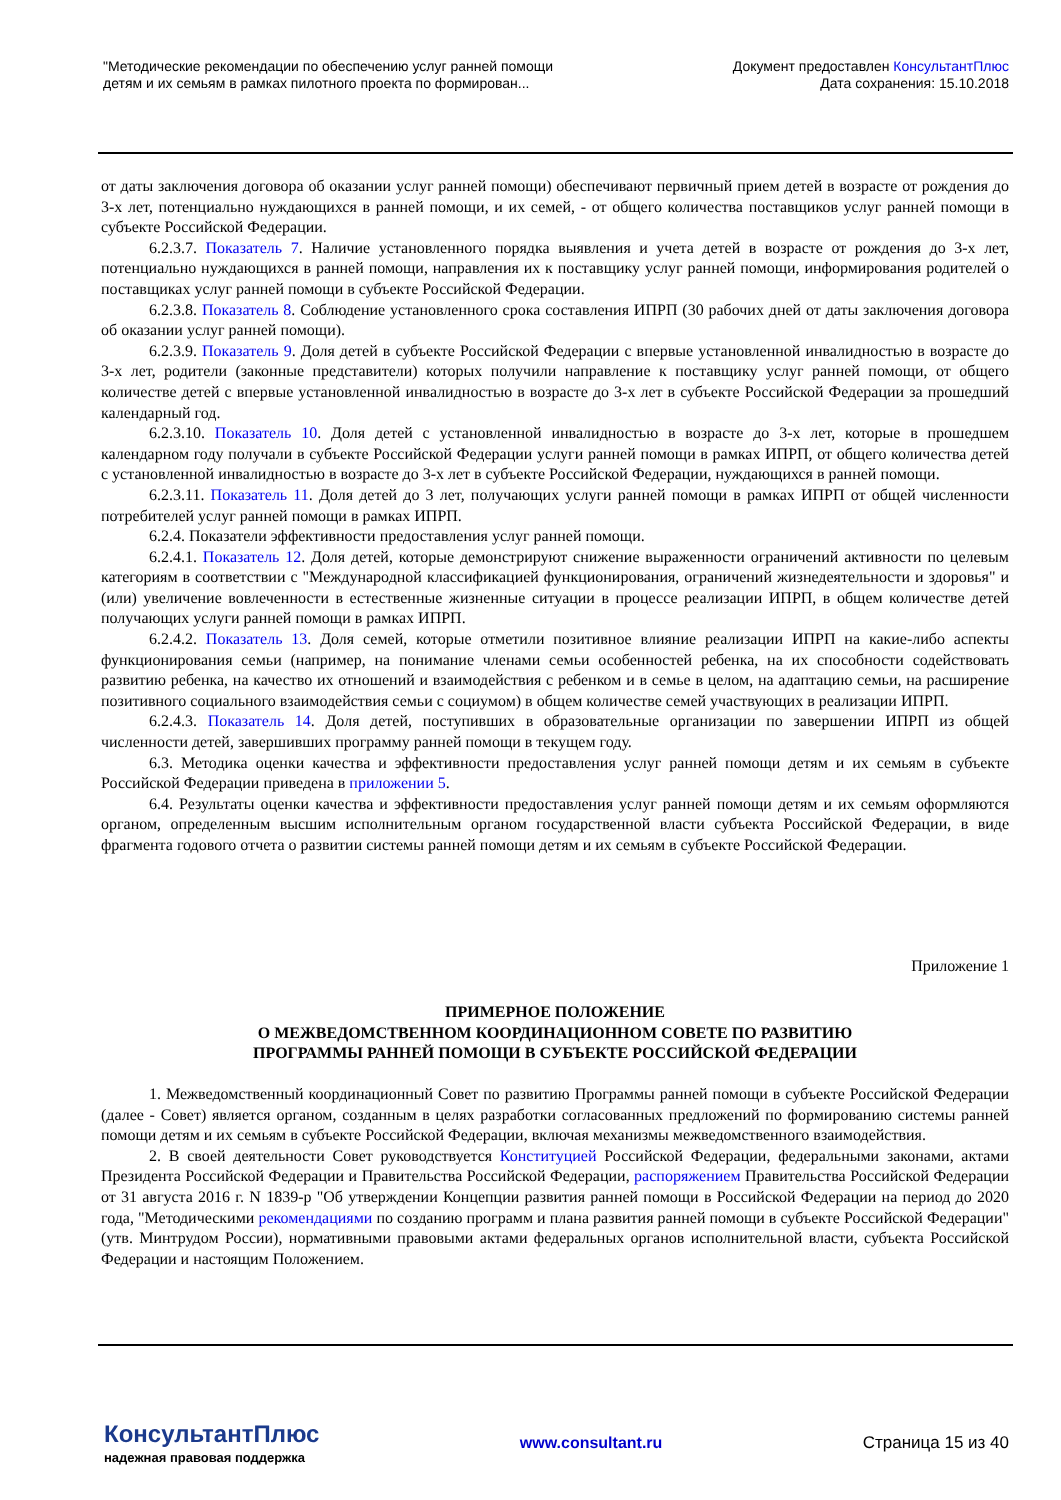"Методические рекомендации по обеспечению услуг ранней помощи
детям и их семьям в рамках пилотного проекта по формирован...
Документ предоставлен КонсультантПлюс
Дата сохранения: 15.10.2018
от даты заключения договора об оказании услуг ранней помощи) обеспечивают первичный прием детей в возрасте от рождения до 3-х лет, потенциально нуждающихся в ранней помощи, и их семей, - от общего количества поставщиков услуг ранней помощи в субъекте Российской Федерации.
6.2.3.7. Показатель 7. Наличие установленного порядка выявления и учета детей в возрасте от рождения до 3-х лет, потенциально нуждающихся в ранней помощи, направления их к поставщику услуг ранней помощи, информирования родителей о поставщиках услуг ранней помощи в субъекте Российской Федерации.
6.2.3.8. Показатель 8. Соблюдение установленного срока составления ИПРП (30 рабочих дней от даты заключения договора об оказании услуг ранней помощи).
6.2.3.9. Показатель 9. Доля детей в субъекте Российской Федерации с впервые установленной инвалидностью в возрасте до 3-х лет, родители (законные представители) которых получили направление к поставщику услуг ранней помощи, от общего количестве детей с впервые установленной инвалидностью в возрасте до 3-х лет в субъекте Российской Федерации за прошедший календарный год.
6.2.3.10. Показатель 10. Доля детей с установленной инвалидностью в возрасте до 3-х лет, которые в прошедшем календарном году получали в субъекте Российской Федерации услуги ранней помощи в рамках ИПРП, от общего количества детей с установленной инвалидностью в возрасте до 3-х лет в субъекте Российской Федерации, нуждающихся в ранней помощи.
6.2.3.11. Показатель 11. Доля детей до 3 лет, получающих услуги ранней помощи в рамках ИПРП от общей численности потребителей услуг ранней помощи в рамках ИПРП.
6.2.4. Показатели эффективности предоставления услуг ранней помощи.
6.2.4.1. Показатель 12. Доля детей, которые демонстрируют снижение выраженности ограничений активности по целевым категориям в соответствии с "Международной классификацией функционирования, ограничений жизнедеятельности и здоровья" и (или) увеличение вовлеченности в естественные жизненные ситуации в процессе реализации ИПРП, в общем количестве детей получающих услуги ранней помощи в рамках ИПРП.
6.2.4.2. Показатель 13. Доля семей, которые отметили позитивное влияние реализации ИПРП на какие-либо аспекты функционирования семьи (например, на понимание членами семьи особенностей ребенка, на их способности содействовать развитию ребенка, на качество их отношений и взаимодействия с ребенком и в семье в целом, на адаптацию семьи, на расширение позитивного социального взаимодействия семьи с социумом) в общем количестве семей участвующих в реализации ИПРП.
6.2.4.3. Показатель 14. Доля детей, поступивших в образовательные организации по завершении ИПРП из общей численности детей, завершивших программу ранней помощи в текущем году.
6.3. Методика оценки качества и эффективности предоставления услуг ранней помощи детям и их семьям в субъекте Российской Федерации приведена в приложении 5.
6.4. Результаты оценки качества и эффективности предоставления услуг ранней помощи детям и их семьям оформляются органом, определенным высшим исполнительным органом государственной власти субъекта Российской Федерации, в виде фрагмента годового отчета о развитии системы ранней помощи детям и их семьям в субъекте Российской Федерации.
Приложение 1
ПРИМЕРНОЕ ПОЛОЖЕНИЕ
О МЕЖВЕДОМСТВЕННОМ КООРДИНАЦИОННОМ СОВЕТЕ ПО РАЗВИТИЮ
ПРОГРАММЫ РАННЕЙ ПОМОЩИ В СУБЪЕКТЕ РОССИЙСКОЙ ФЕДЕРАЦИИ
1. Межведомственный координационный Совет по развитию Программы ранней помощи в субъекте Российской Федерации (далее - Совет) является органом, созданным в целях разработки согласованных предложений по формированию системы ранней помощи детям и их семьям в субъекте Российской Федерации, включая механизмы межведомственного взаимодействия.
2. В своей деятельности Совет руководствуется Конституцией Российской Федерации, федеральными законами, актами Президента Российской Федерации и Правительства Российской Федерации, распоряжением Правительства Российской Федерации от 31 августа 2016 г. N 1839-р "Об утверждении Концепции развития ранней помощи в Российской Федерации на период до 2020 года, "Методическими рекомендациями по созданию программ и плана развития ранней помощи в субъекте Российской Федерации" (утв. Минтрудом России), нормативными правовыми актами федеральных органов исполнительной власти, субъекта Российской Федерации и настоящим Положением.
КонсультантПлюс
надежная правовая поддержка
www.consultant.ru Страница 15 из 40